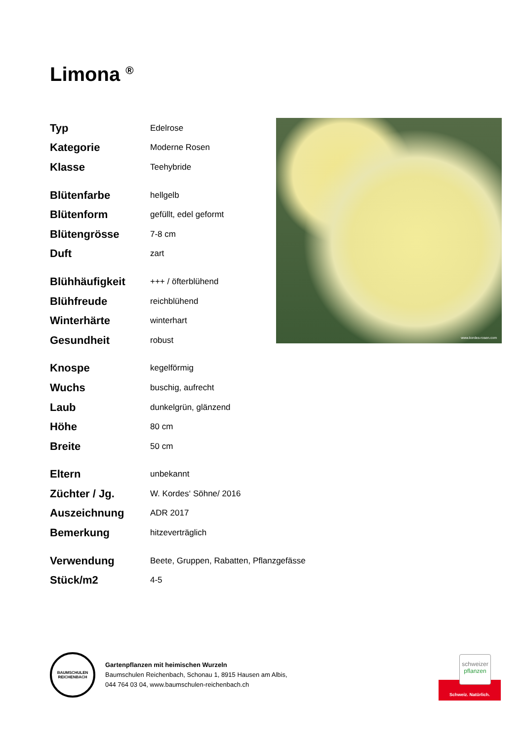Limona <sup>®</sup>
| Typ | Edelrose |
| Kategorie | Moderne Rosen |
| Klasse | Teehybride |
| Blütenfarbe | hellgelb |
| Blütenform | gefüllt, edel geformt |
| Blütengrösse | 7-8 cm |
| Duft | zart |
| Blühhäufigkeit | +++ / öfterblühend |
| Blühfreude | reichblühend |
| Winterhärte | winterhart |
| Gesundheit | robust |
| Knospe | kegelförmig |
| Wuchs | buschig, aufrecht |
| Laub | dunkelgrün, glänzend |
| Höhe | 80 cm |
| Breite | 50 cm |
| Eltern | unbekannt |
| Züchter / Jg. | W. Kordes‘ Söhne/ 2016 |
| Auszeichnung | ADR 2017 |
| Bemerkung | hitzeverträglich |
| Verwendung | Beete, Gruppen, Rabatten, Pflanzgefässe |
| Stück/m2 | 4-5 |
www.kordes-rosen.com
BAUMSCHULEN REICHENBACH
Gartenpflanzen mit heimischen Wurzeln
Baumschulen Reichenbach, Schonau 1, 8915 Hausen am Albis,
044 764 03 04, www.baumschulen-reichenbach.ch
schweizer
pflanzen
Schweiz. Natürlich.